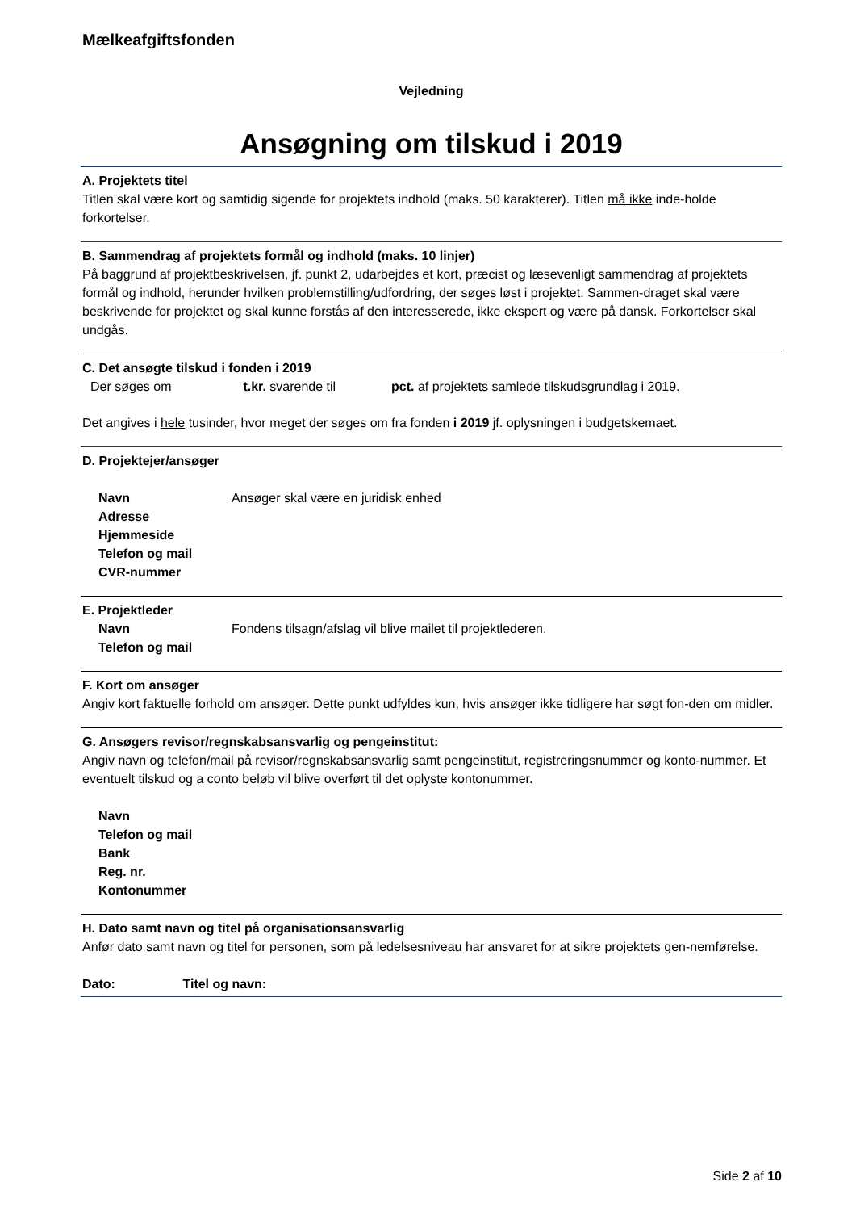Mælkeafgiftsfonden
Vejledning
Ansøgning om tilskud i 2019
A. Projektets titel
Titlen skal være kort og samtidig sigende for projektets indhold (maks. 50 karakterer). Titlen må ikke inde-holde forkortelser.
B. Sammendrag af projektets formål og indhold (maks. 10 linjer)
På baggrund af projektbeskrivelsen, jf. punkt 2, udarbejdes et kort, præcist og læsevenligt sammendrag af projektets formål og indhold, herunder hvilken problemstilling/udfordring, der søges løst i projektet. Sammen-draget skal være beskrivende for projektet og skal kunne forstås af den interesserede, ikke ekspert og være på dansk. Forkortelser skal undgås.
C. Det ansøgte tilskud i fonden i 2019
Der søges om t.kr. svarende til pct. af projektets samlede tilskudsgrundlag i 2019.
Det angives i hele tusinder, hvor meget der søges om fra fonden i 2019 jf. oplysningen i budgetskemaet.
D. Projektejer/ansøger
Navn Ansøger skal være en juridisk enhed
Adresse
Hjemmeside
Telefon og mail
CVR-nummer
E. Projektleder
Navn Fondens tilsagn/afslag vil blive mailet til projektlederen.
Telefon og mail
F. Kort om ansøger
Angiv kort faktuelle forhold om ansøger. Dette punkt udfyldes kun, hvis ansøger ikke tidligere har søgt fon-den om midler.
G. Ansøgers revisor/regnskabsansvarlig og pengeinstitut:
Angiv navn og telefon/mail på revisor/regnskabsansvarlig samt pengeinstitut, registreringsnummer og konto-nummer. Et eventuelt tilskud og a conto beløb vil blive overført til det oplyste kontonummer.
Navn
Telefon og mail
Bank
Reg. nr.
Kontonummer
H. Dato samt navn og titel på organisationsansvarlig
Anfør dato samt navn og titel for personen, som på ledelsesniveau har ansvaret for at sikre projektets gen-nemførelse.
Dato: Titel og navn:
Side 2 af 10